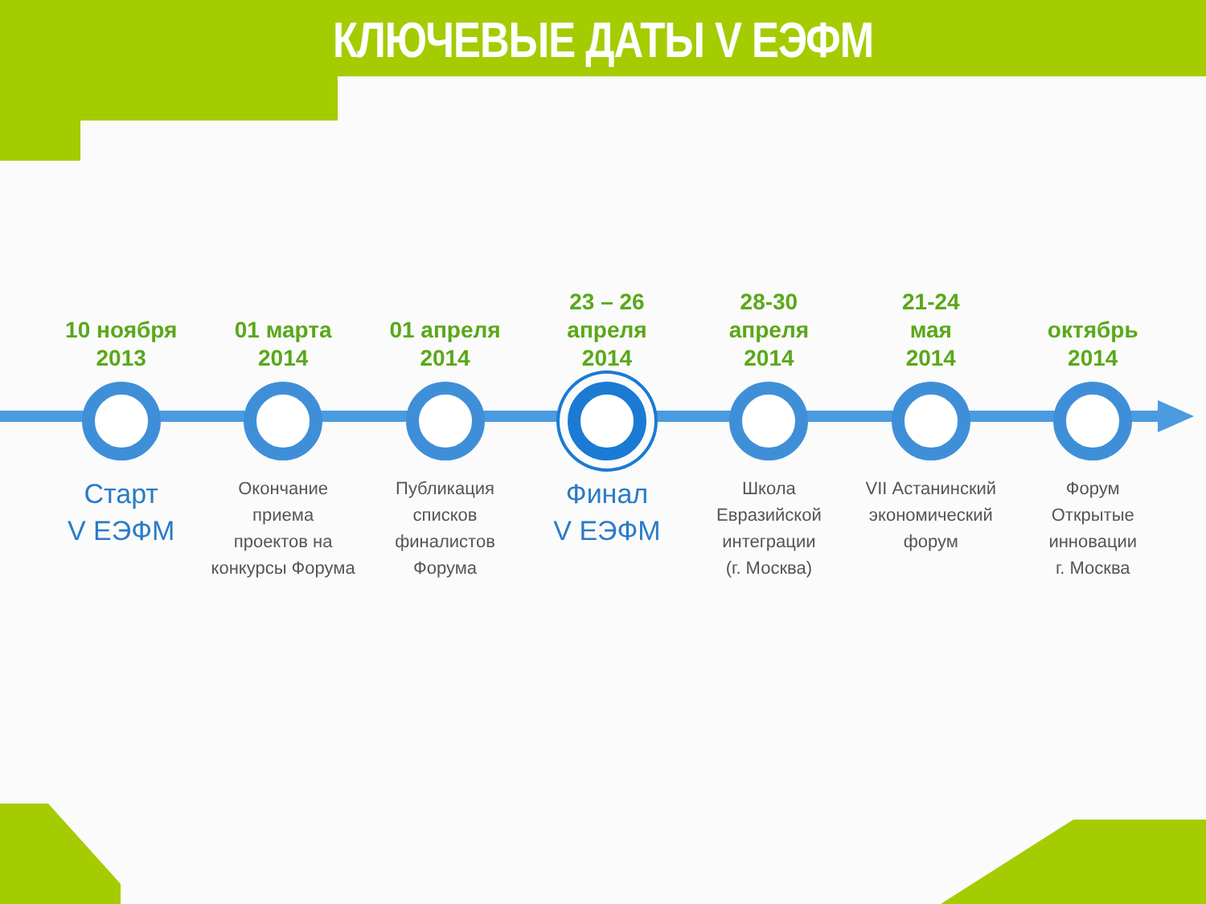КЛЮЧЕВЫЕ ДАТЫ V ЕЭФМ
10 ноября
2013
Старт
V ЕЭФМ
01 марта
2014
Окончание
приема
проектов на
конкурсы Форума
01 апреля
2014
Публикация
списков
финалистов
Форума
23 – 26
апреля
2014
Финал
V ЕЭФМ
28-30
апреля
2014
Школа
Евразийской
интеграции
(г. Москва)
21-24
мая
2014
VII Астанинский
экономический
форум
октябрь
2014
Форум
Открытые
инновации
г. Москва